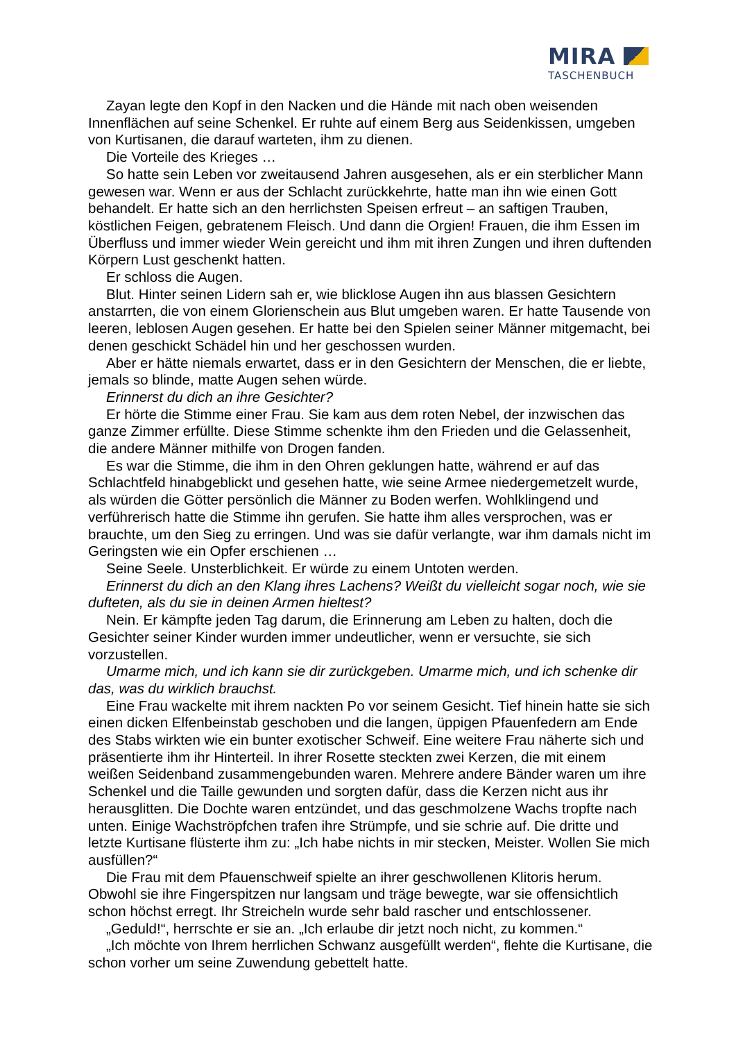MIRA
TASCHENBUCH
Zayan legte den Kopf in den Nacken und die Hände mit nach oben weisenden Innenflächen auf seine Schenkel. Er ruhte auf einem Berg aus Seidenkissen, umgeben von Kurtisanen, die darauf warteten, ihm zu dienen.
Die Vorteile des Krieges …
So hatte sein Leben vor zweitausend Jahren ausgesehen, als er ein sterblicher Mann gewesen war. Wenn er aus der Schlacht zurückkehrte, hatte man ihn wie einen Gott behandelt. Er hatte sich an den herrlichsten Speisen erfreut – an saftigen Trauben, köstlichen Feigen, gebratenem Fleisch. Und dann die Orgien! Frauen, die ihm Essen im Überfluss und immer wieder Wein gereicht und ihm mit ihren Zungen und ihren duftenden Körpern Lust geschenkt hatten.
Er schloss die Augen.
Blut. Hinter seinen Lidern sah er, wie blicklose Augen ihn aus blassen Gesichtern anstarrten, die von einem Glorienschein aus Blut umgeben waren. Er hatte Tausende von leeren, leblosen Augen gesehen. Er hatte bei den Spielen seiner Männer mitgemacht, bei denen geschickt Schädel hin und her geschossen wurden.
Aber er hätte niemals erwartet, dass er in den Gesichtern der Menschen, die er liebte, jemals so blinde, matte Augen sehen würde.
Erinnerst du dich an ihre Gesichter?
Er hörte die Stimme einer Frau. Sie kam aus dem roten Nebel, der inzwischen das ganze Zimmer erfüllte. Diese Stimme schenkte ihm den Frieden und die Gelassenheit, die andere Männer mithilfe von Drogen fanden.
Es war die Stimme, die ihm in den Ohren geklungen hatte, während er auf das Schlachtfeld hinabgeblickt und gesehen hatte, wie seine Armee niedergemetzelt wurde, als würden die Götter persönlich die Männer zu Boden werfen. Wohlklingend und verführerisch hatte die Stimme ihn gerufen. Sie hatte ihm alles versprochen, was er brauchte, um den Sieg zu erringen. Und was sie dafür verlangte, war ihm damals nicht im Geringsten wie ein Opfer erschienen …
Seine Seele. Unsterblichkeit. Er würde zu einem Untoten werden.
Erinnerst du dich an den Klang ihres Lachens? Weißt du vielleicht sogar noch, wie sie dufteten, als du sie in deinen Armen hieltest?
Nein. Er kämpfte jeden Tag darum, die Erinnerung am Leben zu halten, doch die Gesichter seiner Kinder wurden immer undeutlicher, wenn er versuchte, sie sich vorzustellen.
Umarme mich, und ich kann sie dir zurückgeben. Umarme mich, und ich schenke dir das, was du wirklich brauchst.
Eine Frau wackelte mit ihrem nackten Po vor seinem Gesicht. Tief hinein hatte sie sich einen dicken Elfenbeinstab geschoben und die langen, üppigen Pfauenfedern am Ende des Stabs wirkten wie ein bunter exotischer Schweif. Eine weitere Frau näherte sich und präsentierte ihm ihr Hinterteil. In ihrer Rosette steckten zwei Kerzen, die mit einem weißen Seidenband zusammengebunden waren. Mehrere andere Bänder waren um ihre Schenkel und die Taille gewunden und sorgten dafür, dass die Kerzen nicht aus ihr herausglitten. Die Dochte waren entzündet, und das geschmolzene Wachs tropfte nach unten. Einige Wachströpfchen trafen ihre Strümpfe, und sie schrie auf. Die dritte und letzte Kurtisane flüsterte ihm zu: „Ich habe nichts in mir stecken, Meister. Wollen Sie mich ausfüllen?“
Die Frau mit dem Pfauenschweif spielte an ihrer geschwollenen Klitoris herum. Obwohl sie ihre Fingerspitzen nur langsam und träge bewegte, war sie offensichtlich schon höchst erregt. Ihr Streicheln wurde sehr bald rascher und entschlossener.
„Geduld!“, herrschte er sie an. „Ich erlaube dir jetzt noch nicht, zu kommen.“
„Ich möchte von Ihrem herrlichen Schwanz ausgefüllt werden“, flehte die Kurtisane, die schon vorher um seine Zuwendung gebettelt hatte.